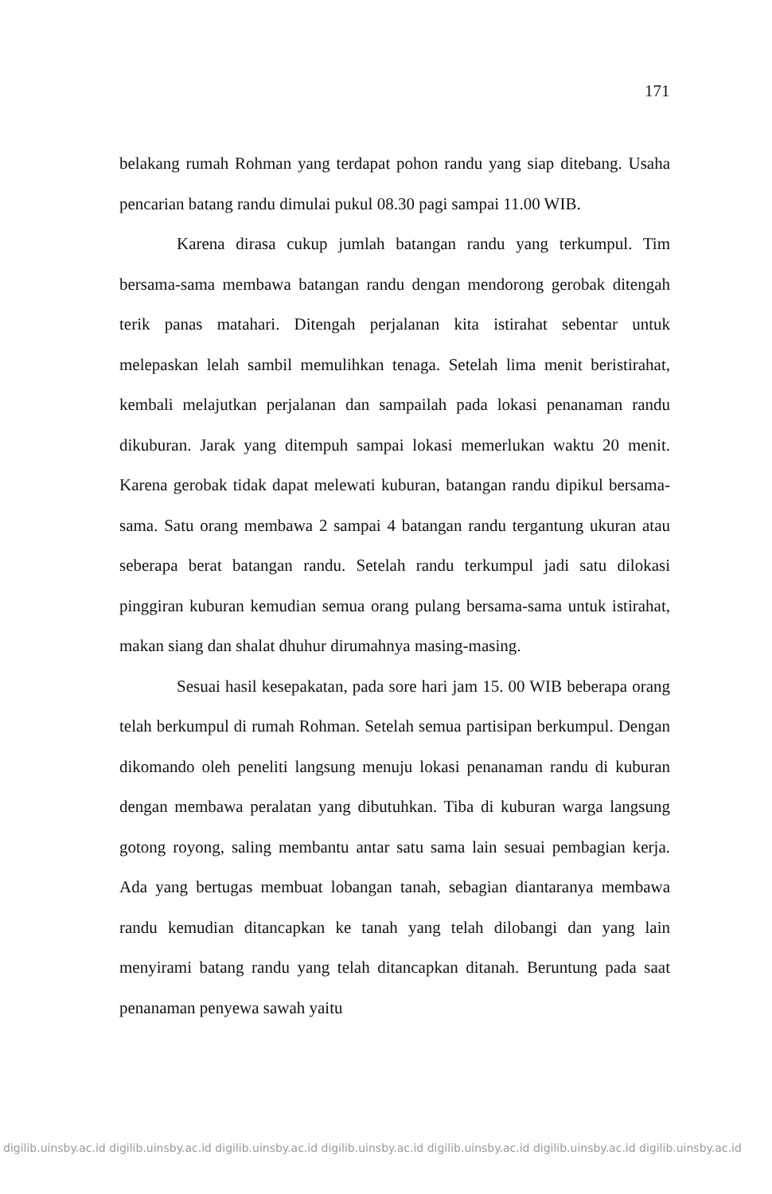171
belakang rumah Rohman yang terdapat pohon randu yang siap ditebang. Usaha pencarian batang randu dimulai pukul 08.30 pagi sampai 11.00 WIB.
Karena dirasa cukup jumlah batangan randu yang terkumpul. Tim bersama-sama membawa batangan randu dengan mendorong gerobak ditengah terik panas matahari. Ditengah perjalanan kita istirahat sebentar untuk melepaskan lelah sambil memulihkan tenaga. Setelah lima menit beristirahat, kembali melajutkan perjalanan dan sampailah pada lokasi penanaman randu dikuburan. Jarak yang ditempuh sampai lokasi memerlukan waktu 20 menit. Karena gerobak tidak dapat melewati kuburan, batangan randu dipikul bersama-sama. Satu orang membawa 2 sampai 4 batangan randu tergantung ukuran atau seberapa berat batangan randu. Setelah randu terkumpul jadi satu dilokasi pinggiran kuburan kemudian semua orang pulang bersama-sama untuk istirahat, makan siang dan shalat dhuhur dirumahnya masing-masing.
Sesuai hasil kesepakatan, pada sore hari jam 15. 00 WIB beberapa orang telah berkumpul di rumah Rohman. Setelah semua partisipan berkumpul. Dengan dikomando oleh peneliti langsung menuju lokasi penanaman randu di kuburan dengan membawa peralatan yang dibutuhkan. Tiba di kuburan warga langsung gotong royong, saling membantu antar satu sama lain sesuai pembagian kerja. Ada yang bertugas membuat lobangan tanah, sebagian diantaranya membawa randu kemudian ditancapkan ke tanah yang telah dilobangi dan yang lain menyirami batang randu yang telah ditancapkan ditanah. Beruntung pada saat penanaman penyewa sawah yaitu
digilib.uinsby.ac.id digilib.uinsby.ac.id digilib.uinsby.ac.id digilib.uinsby.ac.id digilib.uinsby.ac.id digilib.uinsby.ac.id digilib.uinsby.ac.id